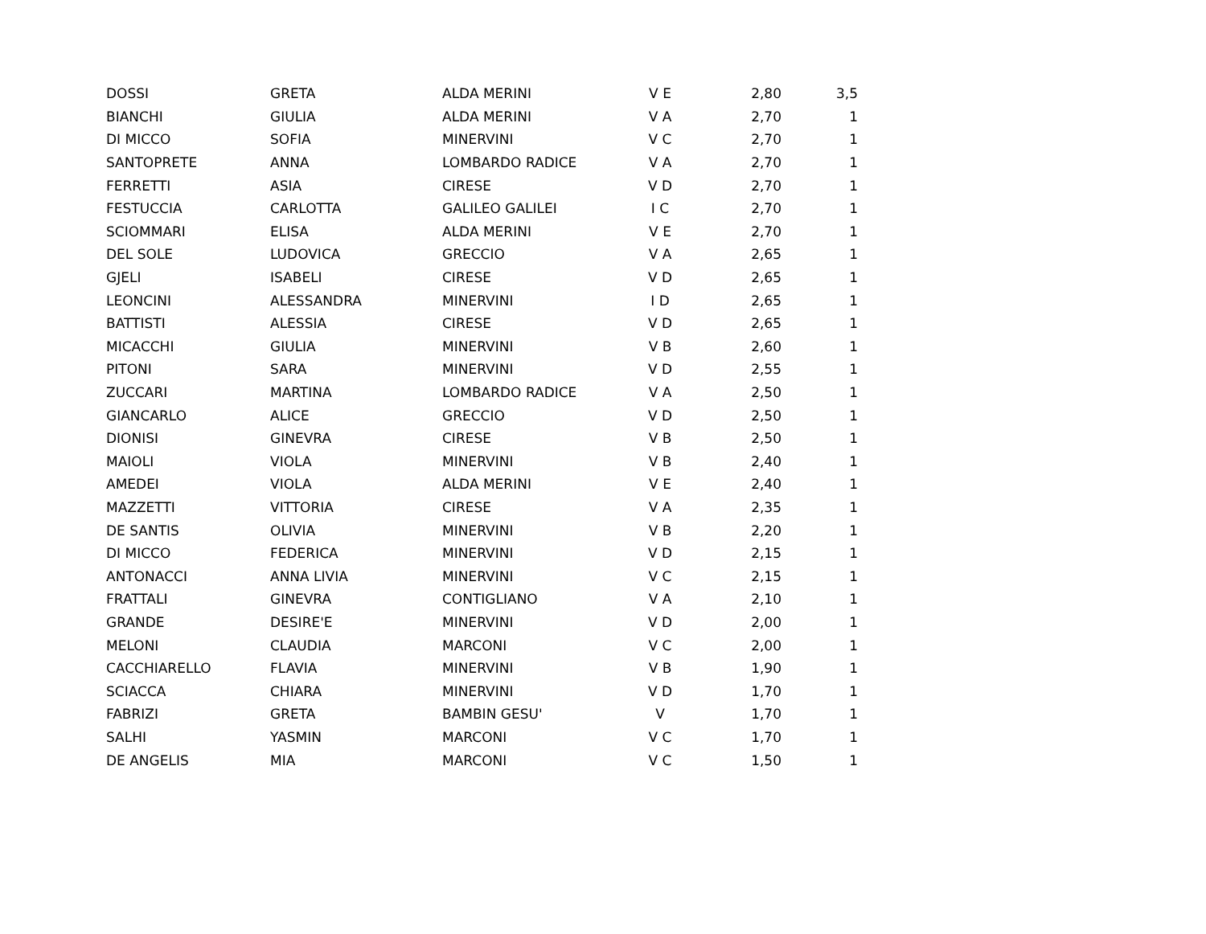| DOSSI | GRETA | ALDA MERINI | V E | 2,80 | 3,5 |
| BIANCHI | GIULIA | ALDA MERINI | V A | 2,70 | 1 |
| DI MICCO | SOFIA | MINERVINI | V C | 2,70 | 1 |
| SANTOPRETE | ANNA | LOMBARDO RADICE | V A | 2,70 | 1 |
| FERRETTI | ASIA | CIRESE | V D | 2,70 | 1 |
| FESTUCCIA | CARLOTTA | GALILEO GALILEI | I C | 2,70 | 1 |
| SCIOMMARI | ELISA | ALDA MERINI | V E | 2,70 | 1 |
| DEL SOLE | LUDOVICA | GRECCIO | V A | 2,65 | 1 |
| GJELI | ISABELI | CIRESE | V D | 2,65 | 1 |
| LEONCINI | ALESSANDRA | MINERVINI | I D | 2,65 | 1 |
| BATTISTI | ALESSIA | CIRESE | V D | 2,65 | 1 |
| MICACCHI | GIULIA | MINERVINI | V B | 2,60 | 1 |
| PITONI | SARA | MINERVINI | V D | 2,55 | 1 |
| ZUCCARI | MARTINA | LOMBARDO RADICE | V A | 2,50 | 1 |
| GIANCARLO | ALICE | GRECCIO | V D | 2,50 | 1 |
| DIONISI | GINEVRA | CIRESE | V B | 2,50 | 1 |
| MAIOLI | VIOLA | MINERVINI | V B | 2,40 | 1 |
| AMEDEI | VIOLA | ALDA MERINI | V E | 2,40 | 1 |
| MAZZETTI | VITTORIA | CIRESE | V A | 2,35 | 1 |
| DE SANTIS | OLIVIA | MINERVINI | V B | 2,20 | 1 |
| DI MICCO | FEDERICA | MINERVINI | V D | 2,15 | 1 |
| ANTONACCI | ANNA LIVIA | MINERVINI | V C | 2,15 | 1 |
| FRATTALI | GINEVRA | CONTIGLIANO | V A | 2,10 | 1 |
| GRANDE | DESIRE'E | MINERVINI | V D | 2,00 | 1 |
| MELONI | CLAUDIA | MARCONI | V C | 2,00 | 1 |
| CACCHIARELLO | FLAVIA | MINERVINI | V B | 1,90 | 1 |
| SCIACCA | CHIARA | MINERVINI | V D | 1,70 | 1 |
| FABRIZI | GRETA | BAMBIN GESU' | V | 1,70 | 1 |
| SALHI | YASMIN | MARCONI | V C | 1,70 | 1 |
| DE ANGELIS | MIA | MARCONI | V C | 1,50 | 1 |